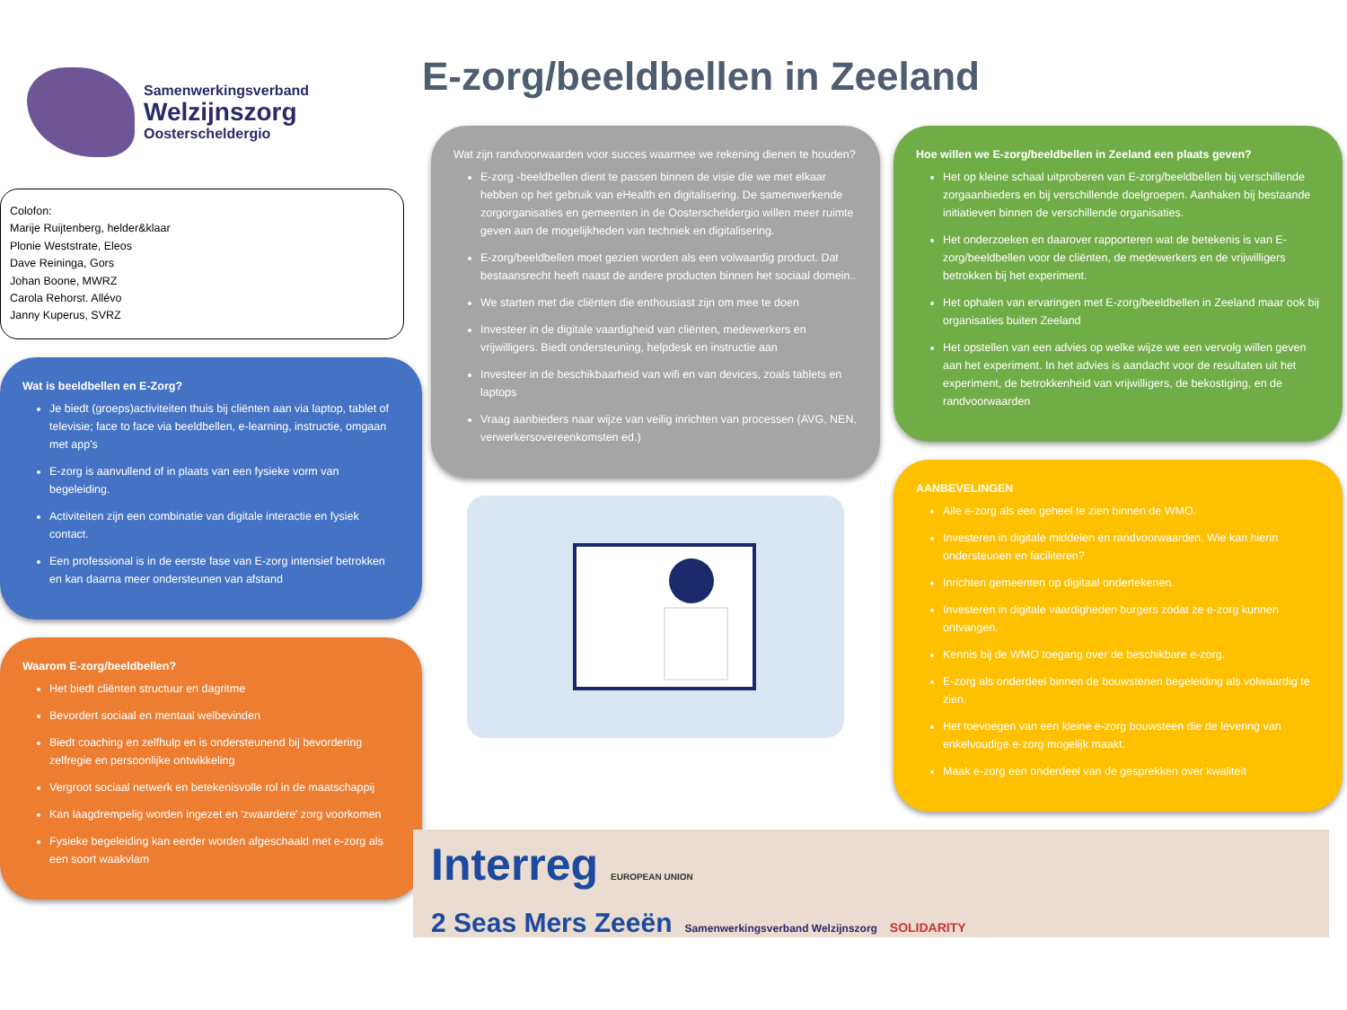Samenwerkingsverband
Welzijnszorg
Oosterscheldergio
Colofon:
Marije Ruijtenberg, helder&klaar
Plonie Weststrate, Eleos
Dave Reininga, Gors
Johan Boone, MWRZ
Carola Rehorst. Allévo
Janny Kuperus, SVRZ
Wat is beeldbellen en E-Zorg?
Je biedt (groeps)activiteiten thuis bij cliënten aan via laptop, tablet of televisie; face to face via beeldbellen, e-learning, instructie, omgaan met app's
E-zorg is aanvullend of in plaats van een fysieke vorm van begeleiding.
Activiteiten zijn een combinatie van digitale interactie en fysiek contact.
Een professional is in de eerste fase van E-zorg intensief betrokken en kan daarna meer ondersteunen van afstand
Waarom E-zorg/beeldbellen?
Het biedt cliënten structuur en dagritme
Bevordert sociaal en mentaal welbevinden
Biedt coaching en zelfhulp en is ondersteunend bij bevordering zelfregie en persoonlijke ontwikkeling
Vergroot sociaal netwerk en betekenisvolle rol in de maatschappij
Kan laagdrempelig worden ingezet en 'zwaardere' zorg voorkomen
Fysieke begeleiding kan eerder worden afgeschaald met e-zorg als een soort waakvlam
E-zorg/beeldbellen in Zeeland
Wat zijn randvoorwaarden voor succes waarmee we rekening dienen te houden?
E-zorg -beeldbellen dient te passen binnen de visie die we met elkaar hebben op het gebruik van eHealth en digitalisering. De samenwerkende zorgorganisaties en gemeenten in de Oosterscheldergio willen meer ruimte geven aan de mogelijkheden van techniek en digitalisering.
E-zorg/beeldbellen moet gezien worden als een volwaardig product. Dat bestaansrecht heeft naast de andere producten binnen het sociaal domein..
We starten met die cliënten die enthousiast zijn om mee te doen
Investeer in de digitale vaardigheid van cliënten, medewerkers en vrijwilligers. Biedt ondersteuning, helpdesk en instructie aan
Investeer in de beschikbaarheid van wifi en van devices, zoals tablets en laptops
Vraag aanbieders naar wijze van veilig inrichten van processen (AVG, NEN, verwerkersovereenkomsten ed.)
Hoe willen we E-zorg/beeldbellen in Zeeland een plaats geven?
Het op kleine schaal uitproberen van E-zorg/beeldbellen bij verschillende zorgaanbieders en bij verschillende doelgroepen. Aanhaken bij bestaande initiatieven binnen de verschillende organisaties.
Het onderzoeken en daarover rapporteren wat de betekenis is van E-zorg/beeldbellen voor de cliënten, de medewerkers en de vrijwilligers betrokken bij het experiment.
Het ophalen van ervaringen met E-zorg/beeldbellen in Zeeland maar ook bij organisaties buiten Zeeland
Het opstellen van een advies op welke wijze we een vervolg willen geven aan het experiment. In het advies is aandacht voor de resultaten uit het experiment, de betrokkenheid van vrijwilligers, de bekostiging, en de randvoorwaarden
AANBEVELINGEN
Alle e-zorg als een geheel te zien binnen de WMO.
Investeren in digitale middelen en randvoorwaarden. Wie kan hierin ondersteunen en faciliteren?
Inrichten gemeenten op digitaal ondertekenen.
Investeren in digitale vaardigheden burgers zodat ze e-zorg kunnen ontvangen.
Kennis bij de WMO toegang over de beschikbare e-zorg.
E-zorg als onderdeel binnen de bouwstenen begeleiding als volwaardig te zien.
Het toevoegen van een kleine e-zorg bouwsteen die de levering van enkelvoudige e-zorg mogelijk maakt.
Maak e-zorg een onderdeel van de gesprekken over kwaliteit
Interreg EUROPEAN UNION
2 Seas Mers Zeeën Samenwerkingsverband Welzijnszorg SOLIDARITY